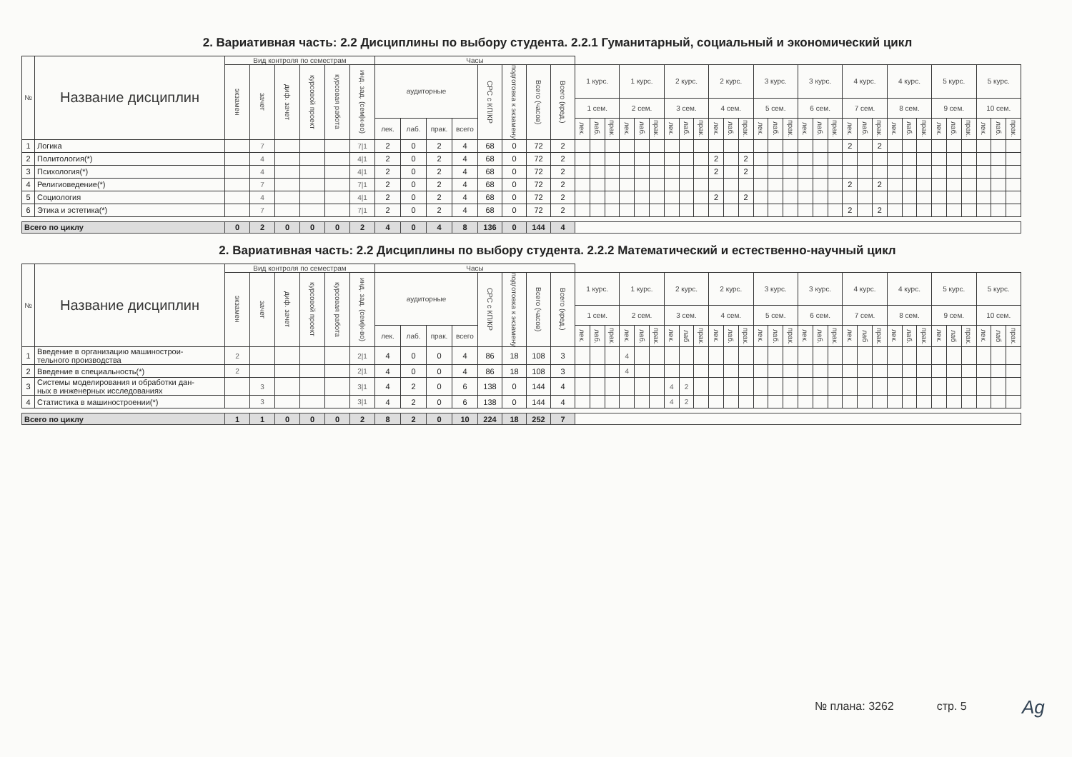2. Вариативная часть: 2.2 Дисциплины по выбору студента. 2.2.1 Гуманитарный, социальный и экономический цикл
| № | Название дисциплин | Вид контроля по семестрам | | | | | | Часы | | | | | | | | | | | | | | | | | | | | | | | | | | | | | | | | | | | | | |
| | | экзамен | зачет | диф. зачет | курсовой проект | курсовая работа | инд. зад. (сем/к-во) | аудиторные | | | | СРС с КП/КР | подготовка к экзамену | Всего (часов) | Всего (кред.) | 1 курс. | | | 1 курс. | | | 2 курс. | | | 2 курс. | | | 3 курс. | | | 3 курс. | | | 4 курс. | | | 4 курс. | | | 5 курс. | | | 5 курс. | | |
| | | | | | | | | | | | | | | | | 1 сем. | | | 2 сем. | | | 3 сем. | | | 4 сем. | | | 5 сем. | | | 6 сем. | | | 7 сем. | | | 8 сем. | | | 9 сем. | | | 10 сем. | | |
| | | | | | | | | лек. | лаб. | прак. | всего | | | | | лек. | лаб. | прак. | лек. | лаб. | прак. | лек. | лаб. | прак. | лек. | лаб. | прак. | лек. | лаб. | прак. | лек. | лаб. | прак. | лек. | лаб. | прак. | лек. | лаб. | прак. | лек. | лаб. | прак. | лек. | лаб. | прак. |
| 1 | Логика | | 7 | | | | 7/1 | 2 | 0 | 2 | 4 | 68 | 0 | 72 | 2 | | | | | | | | | | | | | | | | | | | 2 | | 2 | | | | | | | | | |
| 2 | Политология(*) | | 4 | | | | 4/1 | 2 | 0 | 2 | 4 | 68 | 0 | 72 | 2 | | | | | | | | | | 2 | | 2 | | | | | | | | | | | | | | | | | | |
| 3 | Психология(*) | | 4 | | | | 4/1 | 2 | 0 | 2 | 4 | 68 | 0 | 72 | 2 | | | | | | | | | | 2 | | 2 | | | | | | | | | | | | | | | | | | |
| 4 | Религиоведение(*) | | 7 | | | | 7/1 | 2 | 0 | 2 | 4 | 68 | 0 | 72 | 2 | | | | | | | | | | | | | | | | | | | 2 | | 2 | | | | | | | | | |
| 5 | Социология | | 4 | | | | 4/1 | 2 | 0 | 2 | 4 | 68 | 0 | 72 | 2 | | | | | | | | | | 2 | | 2 | | | | | | | | | | | | | | | | | | |
| 6 | Этика и эстетика(*) | | 7 | | | | 7/1 | 2 | 0 | 2 | 4 | 68 | 0 | 72 | 2 | | | | | | | | | | | | | | | | | | | 2 | | 2 | | | | | | | | | |
| Всего по циклу | | 0 | 2 | 0 | 0 | 0 | 2 | 4 | 0 | 4 | 8 | 136 | 0 | 144 | 4 | | | | | | | | | | | | | | | | | | | | | | | | | | | | | | |
2. Вариативная часть: 2.2 Дисциплины по выбору студента. 2.2.2 Математический и естественно-научный цикл
| № | Название дисциплин | Вид контроля по семестрам | | | | | | Часы | | | | | | | | | | | | | | | | | | | | | | | | | | | | | | | | | | | | | |
| | | экзамен | зачет | диф. зачет | курсовой проект | курсовая работа | инд. зад. (сем/к-во) | аудиторные | | | | СРС с КП/КР | подготовка к экзамену | Всего (часов) | Всего (кред.) | 1 курс. | | | 1 курс. | | | 2 курс. | | | 2 курс. | | | 3 курс. | | | 3 курс. | | | 4 курс. | | | 4 курс. | | | 5 курс. | | | 5 курс. | | |
| | | | | | | | | | | | | | | | | 1 сем. | | | 2 сем. | | | 3 сем. | | | 4 сем. | | | 5 сем. | | | 6 сем. | | | 7 сем. | | | 8 сем. | | | 9 сем. | | | 10 сем. | | |
| | | | | | | | | лек. | лаб. | прак. | всего | | | | | лек. | лаб. | прак. | лек. | лаб. | прак. | лек. | лаб | прак. | лек. | лаб. | прак. | лек. | лаб. | прак. | лек. | лаб. | прак. | лек. | лаб | прак. | лек. | лаб. | прак. | лек. | лаб | прак. | лек. | лаб | прак. |
| 1 | Введение в организацию машинострои- тельного производства | 2 | | | | | 2/1 | 4 | 0 | 0 | 4 | 86 | 18 | 108 | 3 | | | | 4 | | | | | | | | | | | | | | | | | | | | | | | | | | |
| 2 | Введение в специальность(*) | 2 | | | | | 2/1 | 4 | 0 | 0 | 4 | 86 | 18 | 108 | 3 | | | | 4 | | | | | | | | | | | | | | | | | | | | | | | | | | |
| 3 | Системы моделирования и обработки дан- ных в инженерных исследованиях | | 3 | | | | 3/1 | 4 | 2 | 0 | 6 | 138 | 0 | 144 | 4 | | | | | | | 4 | 2 | | | | | | | | | | | | | | | | | | | | | | |
| 4 | Статистика в машиностроении(*) | | 3 | | | | 3/1 | 4 | 2 | 0 | 6 | 138 | 0 | 144 | 4 | | | | | | | 4 | 2 | | | | | | | | | | | | | | | | | | | | | | |
| Всего по циклу | | 1 | 1 | 0 | 0 | 0 | 2 | 8 | 2 | 0 | 10 | 224 | 18 | 252 | 7 | | | | | | | | | | | | | | | | | | | | | | | | | | | | | | |
№ плана: 3262 стр. 5 Ag